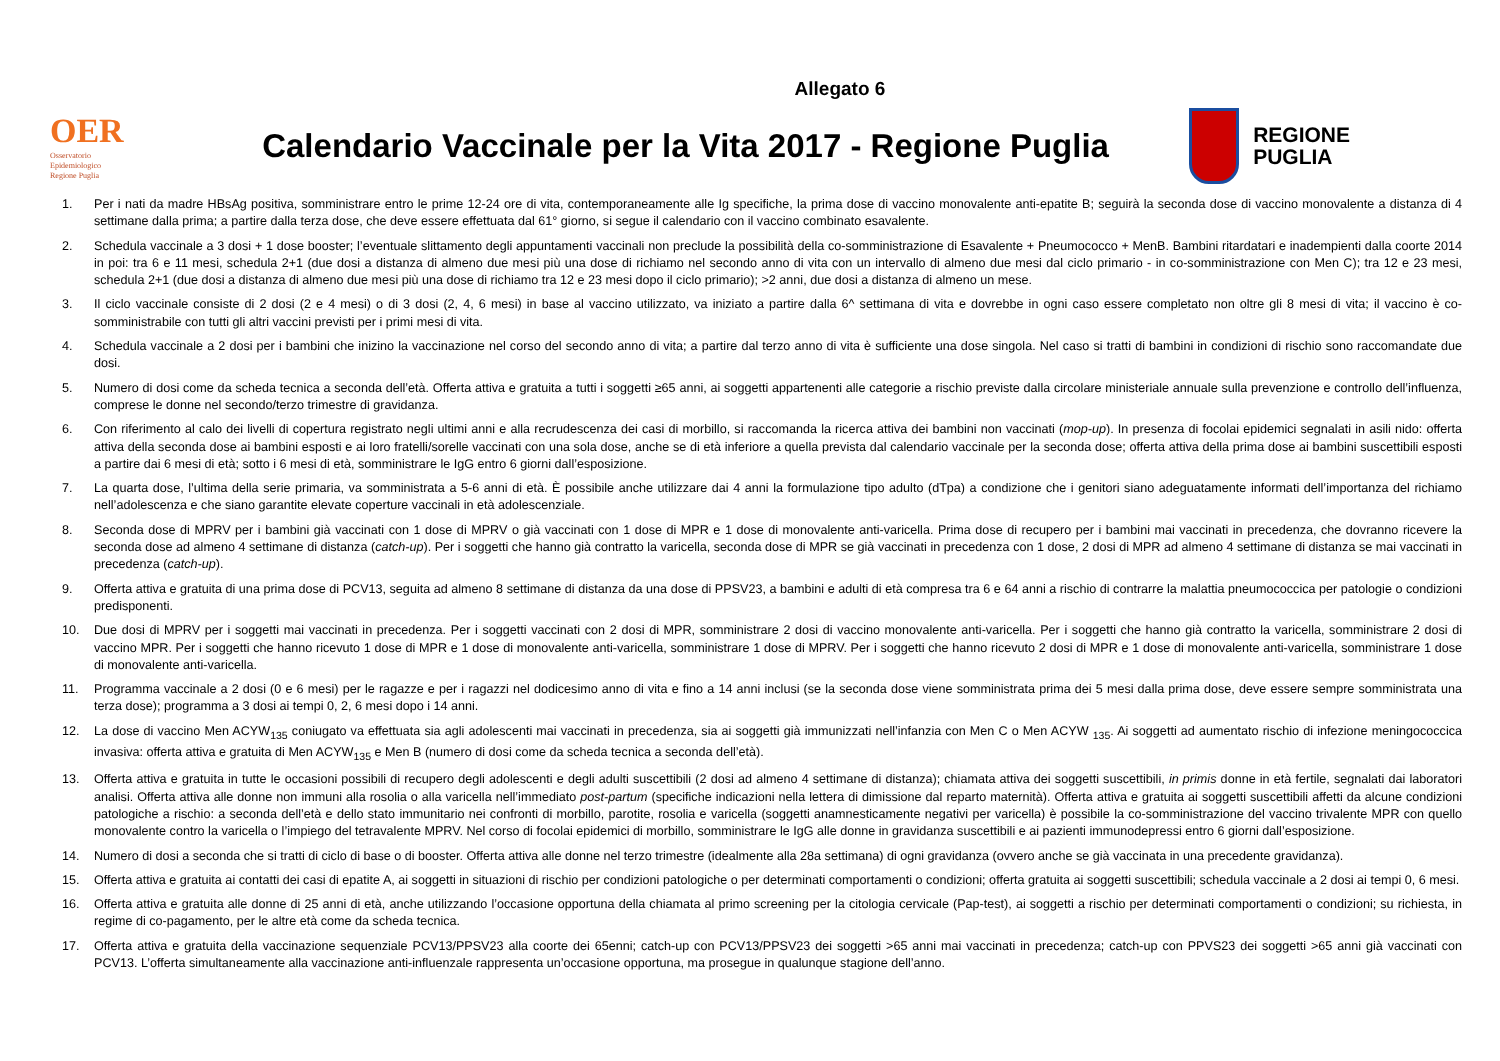Allegato 6
OER
Osservatorio
Epidemiologico
Regione Puglia
Calendario Vaccinale per la Vita 2017 - Regione Puglia
REGIONE
PUGLIA
1. Per i nati da madre HBsAg positiva, somministrare entro le prime 12-24 ore di vita, contemporaneamente alle Ig specifiche, la prima dose di vaccino monovalente anti-epatite B; seguirà la seconda dose di vaccino monovalente a distanza di 4 settimane dalla prima; a partire dalla terza dose, che deve essere effettuata dal 61° giorno, si segue il calendario con il vaccino combinato esavalente.
2. Schedula vaccinale a 3 dosi + 1 dose booster; l’eventuale slittamento degli appuntamenti vaccinali non preclude la possibilità della co-somministrazione di Esavalente + Pneumococco + MenB. Bambini ritardatari e inadempienti dalla coorte 2014 in poi: tra 6 e 11 mesi, schedula 2+1 (due dosi a distanza di almeno due mesi più una dose di richiamo nel secondo anno di vita con un intervallo di almeno due mesi dal ciclo primario - in co-somministrazione con Men C); tra 12 e 23 mesi, schedula 2+1 (due dosi a distanza di almeno due mesi più una dose di richiamo tra 12 e 23 mesi dopo il ciclo primario); >2 anni, due dosi a distanza di almeno un mese.
3. Il ciclo vaccinale consiste di 2 dosi (2 e 4 mesi) o di 3 dosi (2, 4, 6 mesi) in base al vaccino utilizzato, va iniziato a partire dalla 6^ settimana di vita e dovrebbe in ogni caso essere completato non oltre gli 8 mesi di vita; il vaccino è co-somministrabile con tutti gli altri vaccini previsti per i primi mesi di vita.
4. Schedula vaccinale a 2 dosi per i bambini che inizino la vaccinazione nel corso del secondo anno di vita; a partire dal terzo anno di vita è sufficiente una dose singola. Nel caso si tratti di bambini in condizioni di rischio sono raccomandate due dosi.
5. Numero di dosi come da scheda tecnica a seconda dell’età. Offerta attiva e gratuita a tutti i soggetti ≥65 anni, ai soggetti appartenenti alle categorie a rischio previste dalla circolare ministeriale annuale sulla prevenzione e controllo dell’influenza, comprese le donne nel secondo/terzo trimestre di gravidanza.
6. Con riferimento al calo dei livelli di copertura registrato negli ultimi anni e alla recrudescenza dei casi di morbillo, si raccomanda la ricerca attiva dei bambini non vaccinati (mop-up). In presenza di focolai epidemici segnalati in asili nido: offerta attiva della seconda dose ai bambini esposti e ai loro fratelli/sorelle vaccinati con una sola dose, anche se di età inferiore a quella prevista dal calendario vaccinale per la seconda dose; offerta attiva della prima dose ai bambini suscettibili esposti a partire dai 6 mesi di età; sotto i 6 mesi di età, somministrare le IgG entro 6 giorni dall’esposizione.
7. La quarta dose, l’ultima della serie primaria, va somministrata a 5-6 anni di età. È possibile anche utilizzare dai 4 anni la formulazione tipo adulto (dTpa) a condizione che i genitori siano adeguatamente informati dell’importanza del richiamo nell’adolescenza e che siano garantite elevate coperture vaccinali in età adolescenziale.
8. Seconda dose di MPRV per i bambini già vaccinati con 1 dose di MPRV o già vaccinati con 1 dose di MPR e 1 dose di monovalente anti-varicella. Prima dose di recupero per i bambini mai vaccinati in precedenza, che dovranno ricevere la seconda dose ad almeno 4 settimane di distanza (catch-up). Per i soggetti che hanno già contratto la varicella, seconda dose di MPR se già vaccinati in precedenza con 1 dose, 2 dosi di MPR ad almeno 4 settimane di distanza se mai vaccinati in precedenza (catch-up).
9. Offerta attiva e gratuita di una prima dose di PCV13, seguita ad almeno 8 settimane di distanza da una dose di PPSV23, a bambini e adulti di età compresa tra 6 e 64 anni a rischio di contrarre la malattia pneumococcica per patologie o condizioni predisponenti.
10. Due dosi di MPRV per i soggetti mai vaccinati in precedenza. Per i soggetti vaccinati con 2 dosi di MPR, somministrare 2 dosi di vaccino monovalente anti-varicella. Per i soggetti che hanno già contratto la varicella, somministrare 2 dosi di vaccino MPR. Per i soggetti che hanno ricevuto 1 dose di MPR e 1 dose di monovalente anti-varicella, somministrare 1 dose di MPRV. Per i soggetti che hanno ricevuto 2 dosi di MPR e 1 dose di monovalente anti-varicella, somministrare 1 dose di monovalente anti-varicella.
11. Programma vaccinale a 2 dosi (0 e 6 mesi) per le ragazze e per i ragazzi nel dodicesimo anno di vita e fino a 14 anni inclusi (se la seconda dose viene somministrata prima dei 5 mesi dalla prima dose, deve essere sempre somministrata una terza dose); programma a 3 dosi ai tempi 0, 2, 6 mesi dopo i 14 anni.
12. La dose di vaccino Men ACYW<sub>135</sub> coniugato va effettuata sia agli adolescenti mai vaccinati in precedenza, sia ai soggetti già immunizzati nell’infanzia con Men C o Men ACYW <sub>135</sub>. Ai soggetti ad aumentato rischio di infezione meningococcica invasiva: offerta attiva e gratuita di Men ACYW<sub>135</sub> e Men B (numero di dosi come da scheda tecnica a seconda dell’età).
13. Offerta attiva e gratuita in tutte le occasioni possibili di recupero degli adolescenti e degli adulti suscettibili (2 dosi ad almeno 4 settimane di distanza); chiamata attiva dei soggetti suscettibili, in primis donne in età fertile, segnalati dai laboratori analisi. Offerta attiva alle donne non immuni alla rosolia o alla varicella nell’immediato post-partum (specifiche indicazioni nella lettera di dimissione dal reparto maternità). Offerta attiva e gratuita ai soggetti suscettibili affetti da alcune condizioni patologiche a rischio: a seconda dell’età e dello stato immunitario nei confronti di morbillo, parotite, rosolia e varicella (soggetti anamnesticamente negativi per varicella) è possibile la co-somministrazione del vaccino trivalente MPR con quello monovalente contro la varicella o l’impiego del tetravalente MPRV. Nel corso di focolai epidemici di morbillo, somministrare le IgG alle donne in gravidanza suscettibili e ai pazienti immunodepressi entro 6 giorni dall’esposizione.
14. Numero di dosi a seconda che si tratti di ciclo di base o di booster. Offerta attiva alle donne nel terzo trimestre (idealmente alla 28a settimana) di ogni gravidanza (ovvero anche se già vaccinata in una precedente gravidanza).
15. Offerta attiva e gratuita ai contatti dei casi di epatite A, ai soggetti in situazioni di rischio per condizioni patologiche o per determinati comportamenti o condizioni; offerta gratuita ai soggetti suscettibili; schedula vaccinale a 2 dosi ai tempi 0, 6 mesi.
16. Offerta attiva e gratuita alle donne di 25 anni di età, anche utilizzando l’occasione opportuna della chiamata al primo screening per la citologia cervicale (Pap-test), ai soggetti a rischio per determinati comportamenti o condizioni; su richiesta, in regime di co-pagamento, per le altre età come da scheda tecnica.
17. Offerta attiva e gratuita della vaccinazione sequenziale PCV13/PPSV23 alla coorte dei 65enni; catch-up con PCV13/PPSV23 dei soggetti >65 anni mai vaccinati in precedenza; catch-up con PPVS23 dei soggetti >65 anni già vaccinati con PCV13. L’offerta simultaneamente alla vaccinazione anti-influenzale rappresenta un’occasione opportuna, ma prosegue in qualunque stagione dell’anno.